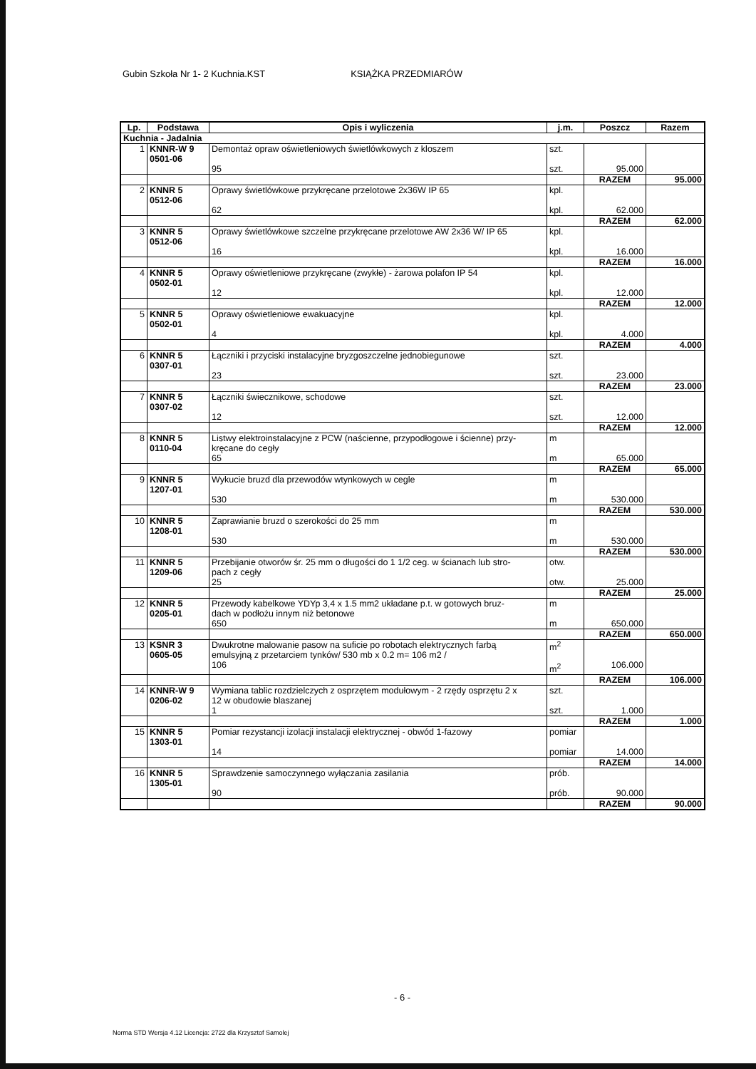Gubin Szkoła Nr 1- 2 Kuchnia.KST KSIĄŻKA PRZEDMIARÓW
| Lp. | Podstawa | Opis i wyliczenia | j.m. | Poszcz | Razem |
| --- | --- | --- | --- | --- | --- |
| Kuchnia - Jadalnia | | | | | |
| 1 | KNNR-W 9 0501-06 | Demontaż opraw oświetleniowych świetlówkowych z kloszem 95 | szt. szt. | 95.000 | |
| | | | | RAZEM | 95.000 |
| 2 | KNNR 5 0512-06 | Oprawy świetlówkowe przykręcane przelotowe 2x36W IP 65 62 | kpl. kpl. | 62.000 | |
| | | | | RAZEM | 62.000 |
| 3 | KNNR 5 0512-06 | Oprawy świetlówkowe szczelne przykręcane przelotowe AW 2x36 W/ IP 65 16 | kpl. kpl. | 16.000 | |
| | | | | RAZEM | 16.000 |
| 4 | KNNR 5 0502-01 | Oprawy oświetleniowe przykręcane (zwykłe) - żarowa polafon IP 54 12 | kpl. kpl. | 12.000 | |
| | | | | RAZEM | 12.000 |
| 5 | KNNR 5 0502-01 | Oprawy oświetleniowe ewakuacyjne 4 | kpl. kpl. | 4.000 | |
| | | | | RAZEM | 4.000 |
| 6 | KNNR 5 0307-01 | Łączniki i przyciski instalacyjne bryzgoszczelne jednobiegunowe 23 | szt. szt. | 23.000 | |
| | | | | RAZEM | 23.000 |
| 7 | KNNR 5 0307-02 | Łączniki świecznikowe, schodowe 12 | szt. szt. | 12.000 | |
| | | | | RAZEM | 12.000 |
| 8 | KNNR 5 0110-04 | Listwy elektroinstalacyjne z PCW (naścienne, przypodłogowe i ścienne) przy- kręcane do cegły 65 | m m | 65.000 | |
| | | | | RAZEM | 65.000 |
| 9 | KNNR 5 1207-01 | Wykucie bruzd dla przewodów wtynkowych w cegle 530 | m m | 530.000 | |
| | | | | RAZEM | 530.000 |
| 10 | KNNR 5 1208-01 | Zaprawianie bruzd o szerokości do 25 mm 530 | m m | 530.000 | |
| | | | | RAZEM | 530.000 |
| 11 | KNNR 5 1209-06 | Przebijanie otworów śr. 25 mm o długości do 1 1/2 ceg. w ścianach lub stro- pach z cegły 25 | otw. otw. | 25.000 | |
| | | | | RAZEM | 25.000 |
| 12 | KNNR 5 0205-01 | Przewody kabelkowe YDYp 3,4 x 1.5 mm2 układane p.t. w gotowych bruz- dach w podłożu innym niż betonowe 650 | m m | 650.000 | |
| | | | | RAZEM | 650.000 |
| 13 | KSNR 3 0605-05 | Dwukrotne malowanie pasow na suficie po robotach elektrycznych farbą emulsyjną z przetarciem tynków/ 530 mb x 0.2 m= 106 m2 / 106 | m<sup>2</sup> m<sup>2</sup> | 106.000 | |
| | | | | RAZEM | 106.000 |
| 14 | KNNR-W 9 0206-02 | Wymiana tablic rozdzielczych z osprzętem modułowym - 2 rzędy osprzętu 2 x 12 w obudowie blaszanej 1 | szt. szt. | 1.000 | |
| | | | | RAZEM | 1.000 |
| 15 | KNNR 5 1303-01 | Pomiar rezystancji izolacji instalacji elektrycznej - obwód 1-fazowy 14 | pomiar pomiar | 14.000 | |
| | | | | RAZEM | 14.000 |
| 16 | KNNR 5 1305-01 | Sprawdzenie samoczynnego wyłączania zasilania 90 | prób. prób. | 90.000 | |
| | | | | RAZEM | 90.000 |
- 6 -
Norma STD Wersja 4.12 Licencja: 2722 dla Krzysztof Samolej